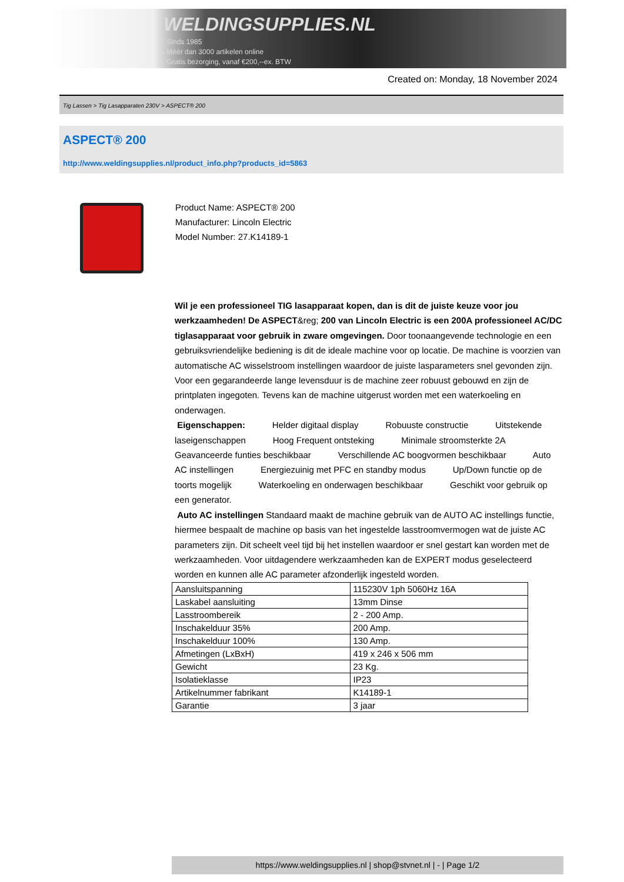WELDINGSUPPLIES.NL
- Sinds 1985
- Méér dan 3000 artikelen online
- Gratis bezorging, vanaf €200,--ex. BTW
Created on: Monday, 18 November 2024
Tig Lassen > Tig Lasapparaten 230V > ASPECT® 200
ASPECT® 200
http://www.weldingsupplies.nl/product_info.php?products_id=5863
Product Name: ASPECT® 200
Manufacturer: Lincoln Electric
Model Number: 27.K14189-1
Wil je een professioneel TIG lasapparaat kopen, dan is dit de juiste keuze voor jou werkzaamheden! De ASPECT&reg; 200 van Lincoln Electric is een 200A professioneel AC/DC tiglasapparaat voor gebruik in zware omgevingen. Door toonaangevende technologie en een gebruiksvriendelijke bediening is dit de ideale machine voor op locatie. De machine is voorzien van automatische AC wisselstroom instellingen waardoor de juiste lasparameters snel gevonden zijn. Voor een gegarandeerde lange levensduur is de machine zeer robuust gebouwd en zijn de printplaten ingegoten. Tevens kan de machine uitgerust worden met een waterkoeling en onderwagen.
Eigenschappen: Helder digitaal display Robuuste constructie Uitstekende laseigenschappen Hoog Frequent ontsteking Minimale stroomsterkte 2A Geavanceerde funties beschikbaar Verschillende AC boogvormen beschikbaar Auto AC instellingen Energiezuinig met PFC en standby modus Up/Down functie op de toorts mogelijk Waterkoeling en onderwagen beschikbaar Geschikt voor gebruik op een generator.
Auto AC instellingen Standaard maakt de machine gebruik van de AUTO AC instellings functie, hiermee bespaalt de machine op basis van het ingestelde lasstroomvermogen wat de juiste AC parameters zijn. Dit scheelt veel tijd bij het instellen waardoor er snel gestart kan worden met de werkzaamheden. Voor uitdagendere werkzaamheden kan de EXPERT modus geselecteerd worden en kunnen alle AC parameter afzonderlijk ingesteld worden.
| Aansluitspanning | 115230V 1ph 5060Hz 16A |
| Laskabel aansluiting | 13mm Dinse |
| Lasstroombereik | 2 - 200 Amp. |
| Inschakelduur 35% | 200 Amp. |
| Inschakelduur 100% | 130 Amp. |
| Afmetingen (LxBxH) | 419 x 246 x 506 mm |
| Gewicht | 23 Kg. |
| Isolatieklasse | IP23 |
| Artikelnummer fabrikant | K14189-1 |
| Garantie | 3 jaar |
https://www.weldingsupplies.nl | shop@stvnet.nl | - | Page 1/2